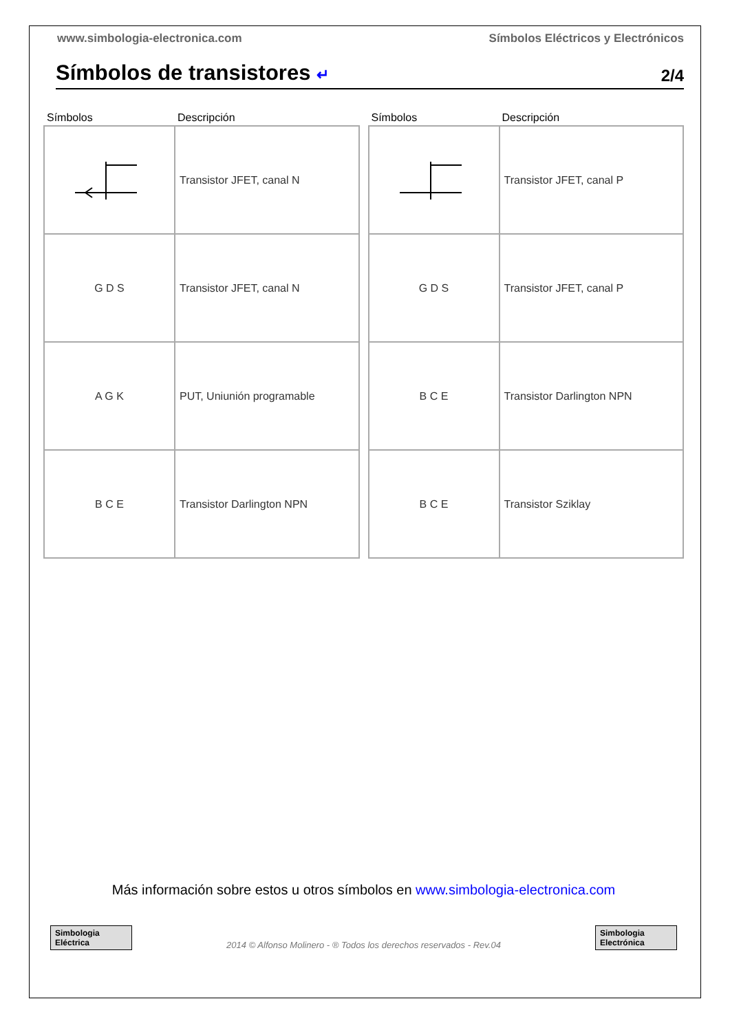www.simbologia-electronica.com Símbolos Eléctricos y Electrónicos
Símbolos de transistores ↵
2/4
| Símbolos | Descripción |
| --- | --- |
| | Transistor JFET, canal N |
| G D S | Transistor JFET, canal N |
| A G K | PUT, Uniunión programable |
| B C E | Transistor Darlington NPN |
| Símbolos | Descripción |
| --- | --- |
| | Transistor JFET, canal P |
| G D S | Transistor JFET, canal P |
| B C E | Transistor Darlington NPN |
| B C E | Transistor Sziklay |
Más información sobre estos u otros símbolos en www.simbologia-electronica.com
Simbologia Eléctrica
2014 © Alfonso Molinero - ® Todos los derechos reservados - Rev.04
Simbologia Electrónica